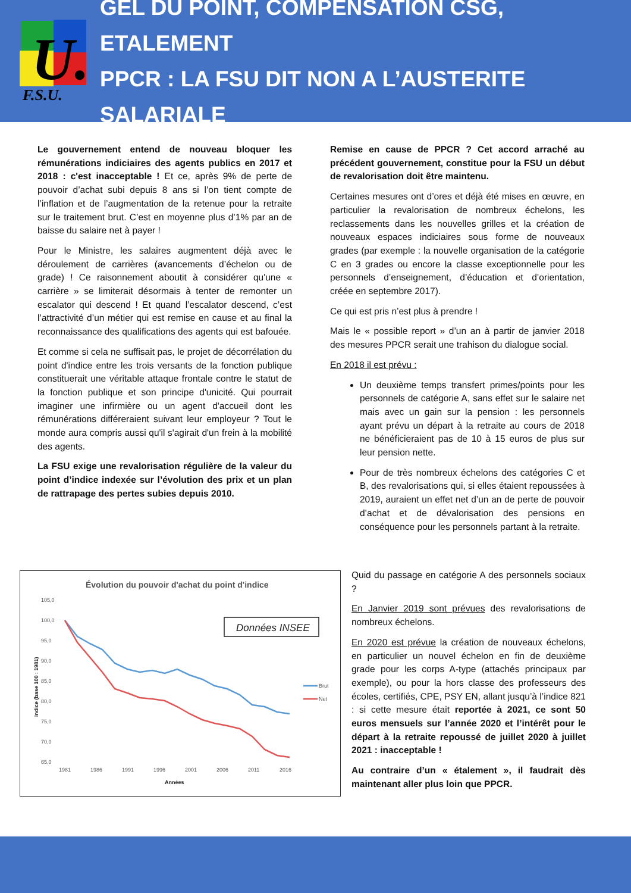U.
F.S.U.
GEL DU POINT, COMPENSATION CSG, ETALEMENT
PPCR : LA FSU DIT NON A L’AUSTERITE SALARIALE
Le gouvernement entend de nouveau bloquer les rémunérations indiciaires des agents publics en 2017 et 2018 : c'est inacceptable ! Et ce, après 9% de perte de pouvoir d’achat subi depuis 8 ans si l’on tient compte de l’inflation et de l’augmentation de la retenue pour la retraite sur le traitement brut. C’est en moyenne plus d’1% par an de baisse du salaire net à payer !
Pour le Ministre, les salaires augmentent déjà avec le déroulement de carrières (avancements d’échelon ou de grade) ! Ce raisonnement aboutit à considérer qu'une « carrière » se limiterait désormais à tenter de remonter un escalator qui descend ! Et quand l’escalator descend, c’est l’attractivité d’un métier qui est remise en cause et au final la reconnaissance des qualifications des agents qui est bafouée.
Et comme si cela ne suffisait pas, le projet de décorrélation du point d'indice entre les trois versants de la fonction publique constituerait une véritable attaque frontale contre le statut de la fonction publique et son principe d'unicité. Qui pourrait imaginer une infirmière ou un agent d'accueil dont les rémunérations différeraient suivant leur employeur ? Tout le monde aura compris aussi qu'il s'agirait d'un frein à la mobilité des agents.
La FSU exige une revalorisation régulière de la valeur du point d’indice indexée sur l’évolution des prix et un plan de rattrapage des pertes subies depuis 2010.
Remise en cause de PPCR ? Cet accord arraché au précédent gouvernement, constitue pour la FSU un début de revalorisation doit être maintenu.
Certaines mesures ont d’ores et déjà été mises en œuvre, en particulier la revalorisation de nombreux échelons, les reclassements dans les nouvelles grilles et la création de nouveaux espaces indiciaires sous forme de nouveaux grades (par exemple : la nouvelle organisation de la catégorie C en 3 grades ou encore la classe exceptionnelle pour les personnels d’enseignement, d’éducation et d’orientation, créée en septembre 2017).
Ce qui est pris n’est plus à prendre !
Mais le « possible report » d’un an à partir de janvier 2018 des mesures PPCR serait une trahison du dialogue social.
En 2018 il est prévu :
Un deuxième temps transfert primes/points pour les personnels de catégorie A, sans effet sur le salaire net mais avec un gain sur la pension : les personnels ayant prévu un départ à la retraite au cours de 2018 ne bénéficieraient pas de 10 à 15 euros de plus sur leur pension nette.
Pour de très nombreux échelons des catégories C et B, des revalorisations qui, si elles étaient repoussées à 2019, auraient un effet net d’un an de perte de pouvoir d’achat et de dévalorisation des pensions en conséquence pour les personnels partant à la retraite.
Évolution du pouvoir d'achat du point d'indice
105,0
100,0
95,0
90,0
85,0
80,0
75,0
70,0
65,0
1981
1986
1991
1996
2001
2006
2011
2016
Années
Indice (base 100 : 1981)
Brut
Net
Données INSEE
Quid du passage en catégorie A des personnels sociaux ?
En Janvier 2019 sont prévues des revalorisations de nombreux échelons.
En 2020 est prévue la création de nouveaux échelons, en particulier un nouvel échelon en fin de deuxième grade pour les corps A-type (attachés principaux par exemple), ou pour la hors classe des professeurs des écoles, certifiés, CPE, PSY EN, allant jusqu’à l’indice 821 : si cette mesure était reportée à 2021, ce sont 50 euros mensuels sur l’année 2020 et l’intérêt pour le départ à la retraite repoussé de juillet 2020 à juillet 2021 : inacceptable !
Au contraire d’un « étalement », il faudrait dès maintenant aller plus loin que PPCR.